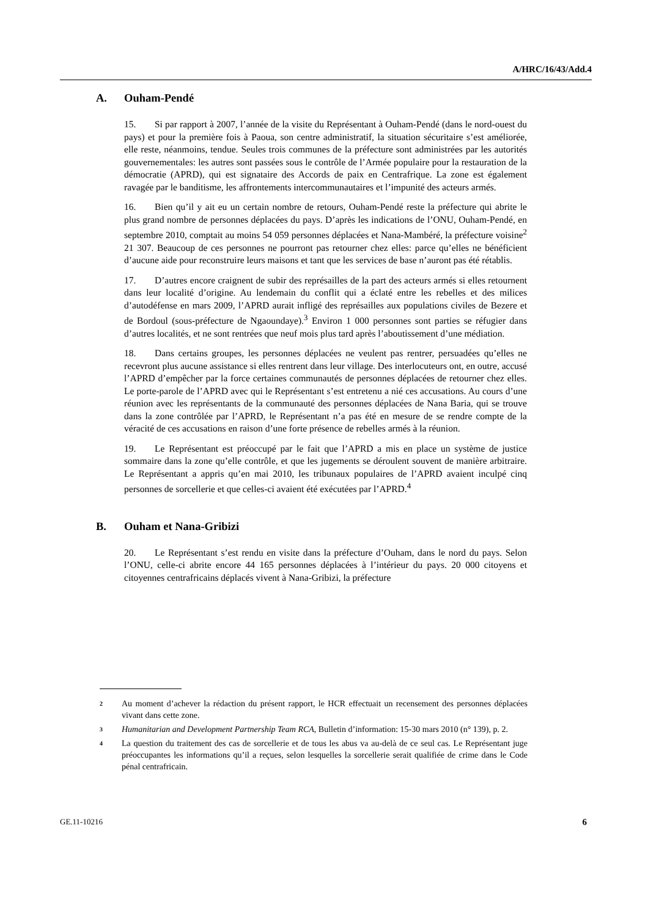A/HRC/16/43/Add.4
A. Ouham-Pendé
15. Si par rapport à 2007, l’année de la visite du Représentant à Ouham-Pendé (dans le nord-ouest du pays) et pour la première fois à Paoua, son centre administratif, la situation sécuritaire s’est améliorée, elle reste, néanmoins, tendue. Seules trois communes de la préfecture sont administrées par les autorités gouvernementales: les autres sont passées sous le contrôle de l’Armée populaire pour la restauration de la démocratie (APRD), qui est signataire des Accords de paix en Centrafrique. La zone est également ravagée par le banditisme, les affrontements intercommunautaires et l’impunité des acteurs armés.
16. Bien qu’il y ait eu un certain nombre de retours, Ouham-Pendé reste la préfecture qui abrite le plus grand nombre de personnes déplacées du pays. D’après les indications de l’ONU, Ouham-Pendé, en septembre 2010, comptait au moins 54 059 personnes déplacées et Nana-Mambéré, la préfecture voisine<sup>2</sup> 21 307. Beaucoup de ces personnes ne pourront pas retourner chez elles: parce qu’elles ne bénéficient d’aucune aide pour reconstruire leurs maisons et tant que les services de base n’auront pas été rétablis.
17. D’autres encore craignent de subir des représailles de la part des acteurs armés si elles retournent dans leur localité d’origine. Au lendemain du conflit qui a éclaté entre les rebelles et des milices d’autodéfense en mars 2009, l’APRD aurait infligé des représailles aux populations civiles de Bezere et de Bordoul (sous-préfecture de Ngaoundaye).<sup>3</sup> Environ 1 000 personnes sont parties se réfugier dans d’autres localités, et ne sont rentrées que neuf mois plus tard après l’aboutissement d’une médiation.
18. Dans certains groupes, les personnes déplacées ne veulent pas rentrer, persuadées qu’elles ne recevront plus aucune assistance si elles rentrent dans leur village. Des interlocuteurs ont, en outre, accusé l’APRD d’empêcher par la force certaines communautés de personnes déplacées de retourner chez elles. Le porte-parole de l’APRD avec qui le Représentant s’est entretenu a nié ces accusations. Au cours d’une réunion avec les représentants de la communauté des personnes déplacées de Nana Baria, qui se trouve dans la zone contrôlée par l’APRD, le Représentant n’a pas été en mesure de se rendre compte de la véracité de ces accusations en raison d’une forte présence de rebelles armés à la réunion.
19. Le Représentant est préoccupé par le fait que l’APRD a mis en place un système de justice sommaire dans la zone qu’elle contrôle, et que les jugements se déroulent souvent de manière arbitraire. Le Représentant a appris qu’en mai 2010, les tribunaux populaires de l’APRD avaient inculpé cinq personnes de sorcellerie et que celles-ci avaient été exécutées par l’APRD.<sup>4</sup>
B. Ouham et Nana-Gribizi
20. Le Représentant s’est rendu en visite dans la préfecture d’Ouham, dans le nord du pays. Selon l’ONU, celle-ci abrite encore 44 165 personnes déplacées à l’intérieur du pays. 20 000 citoyens et citoyennes centrafricains déplacés vivent à Nana-Gribizi, la préfecture
2 Au moment d’achever la rédaction du présent rapport, le HCR effectuait un recensement des personnes déplacées vivant dans cette zone.
3 Humanitarian and Development Partnership Team RCA, Bulletin d’information: 15-30 mars 2010 (n° 139), p. 2.
4 La question du traitement des cas de sorcellerie et de tous les abus va au-delà de ce seul cas. Le Représentant juge préoccupantes les informations qu’il a reçues, selon lesquelles la sorcellerie serait qualifiée de crime dans le Code pénal centrafricain.
GE.11-10216 6